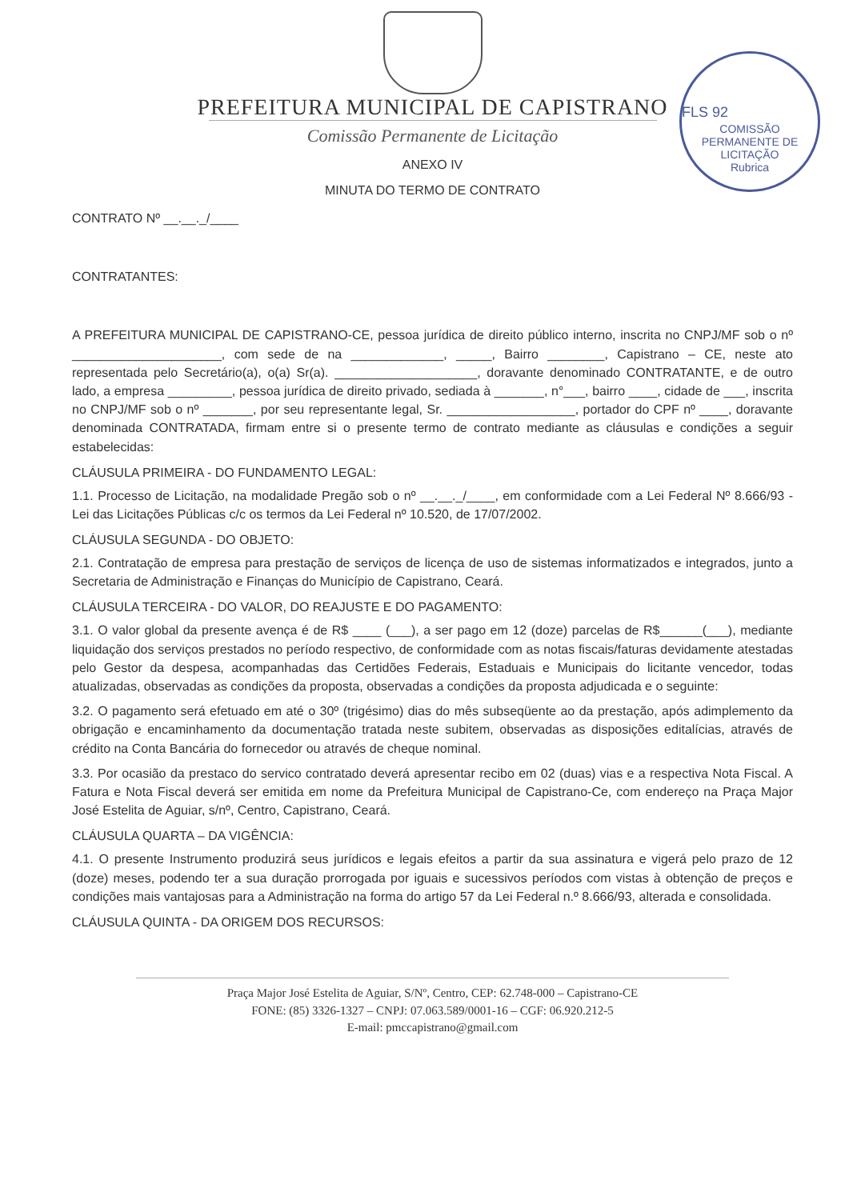FLS 92
COMISSÃO PERMANENTE DE LICITAÇÃO
Rubrica
PREFEITURA MUNICIPAL DE CAPISTRANO
Comissão Permanente de Licitação
ANEXO IV
MINUTA DO TERMO DE CONTRATO
CONTRATO Nº __.__._/____
CONTRATANTES:
A PREFEITURA MUNICIPAL DE CAPISTRANO-CE, pessoa jurídica de direito público interno, inscrita no CNPJ/MF sob o nº _____________________, com sede de na _____________, _____, Bairro ________, Capistrano – CE, neste ato representada pelo Secretário(a), o(a) Sr(a). ____________________, doravante denominado CONTRATANTE, e de outro lado, a empresa _________, pessoa jurídica de direito privado, sediada à _______, n°___, bairro ____, cidade de ___, inscrita no CNPJ/MF sob o nº _______, por seu representante legal, Sr. __________________, portador do CPF nº ____, doravante denominada CONTRATADA, firmam entre si o presente termo de contrato mediante as cláusulas e condições a seguir estabelecidas:
CLÁUSULA PRIMEIRA - DO FUNDAMENTO LEGAL:
1.1. Processo de Licitação, na modalidade Pregão sob o nº __.__._/____, em conformidade com a Lei Federal Nº 8.666/93 - Lei das Licitações Públicas c/c os termos da Lei Federal nº 10.520, de 17/07/2002.
CLÁUSULA SEGUNDA - DO OBJETO:
2.1. Contratação de empresa para prestação de serviços de licença de uso de sistemas informatizados e integrados, junto a Secretaria de Administração e Finanças do Município de Capistrano, Ceará.
CLÁUSULA TERCEIRA - DO VALOR, DO REAJUSTE E DO PAGAMENTO:
3.1. O valor global da presente avença é de R$ ____ (___), a ser pago em 12 (doze) parcelas de R$______(___), mediante liquidação dos serviços prestados no período respectivo, de conformidade com as notas fiscais/faturas devidamente atestadas pelo Gestor da despesa, acompanhadas das Certidões Federais, Estaduais e Municipais do licitante vencedor, todas atualizadas, observadas as condições da proposta, observadas a condições da proposta adjudicada e o seguinte:
3.2. O pagamento será efetuado em até o 30º (trigésimo) dias do mês subseqüente ao da prestação, após adimplemento da obrigação e encaminhamento da documentação tratada neste subitem, observadas as disposições editalícias, através de crédito na Conta Bancária do fornecedor ou através de cheque nominal.
3.3. Por ocasião da prestaco do servico contratado deverá apresentar recibo em 02 (duas) vias e a respectiva Nota Fiscal. A Fatura e Nota Fiscal deverá ser emitida em nome da Prefeitura Municipal de Capistrano-Ce, com endereço na Praça Major José Estelita de Aguiar, s/nº, Centro, Capistrano, Ceará.
CLÁUSULA QUARTA – DA VIGÊNCIA:
4.1. O presente Instrumento produzirá seus jurídicos e legais efeitos a partir da sua assinatura e vigerá pelo prazo de 12 (doze) meses, podendo ter a sua duração prorrogada por iguais e sucessivos períodos com vistas à obtenção de preços e condições mais vantajosas para a Administração na forma do artigo 57 da Lei Federal n.º 8.666/93, alterada e consolidada.
CLÁUSULA QUINTA - DA ORIGEM DOS RECURSOS:
Praça Major José Estelita de Aguiar, S/Nº, Centro, CEP: 62.748-000 – Capistrano-CE
FONE: (85) 3326-1327 – CNPJ: 07.063.589/0001-16 – CGF: 06.920.212-5
E-mail: pmccapistrano@gmail.com